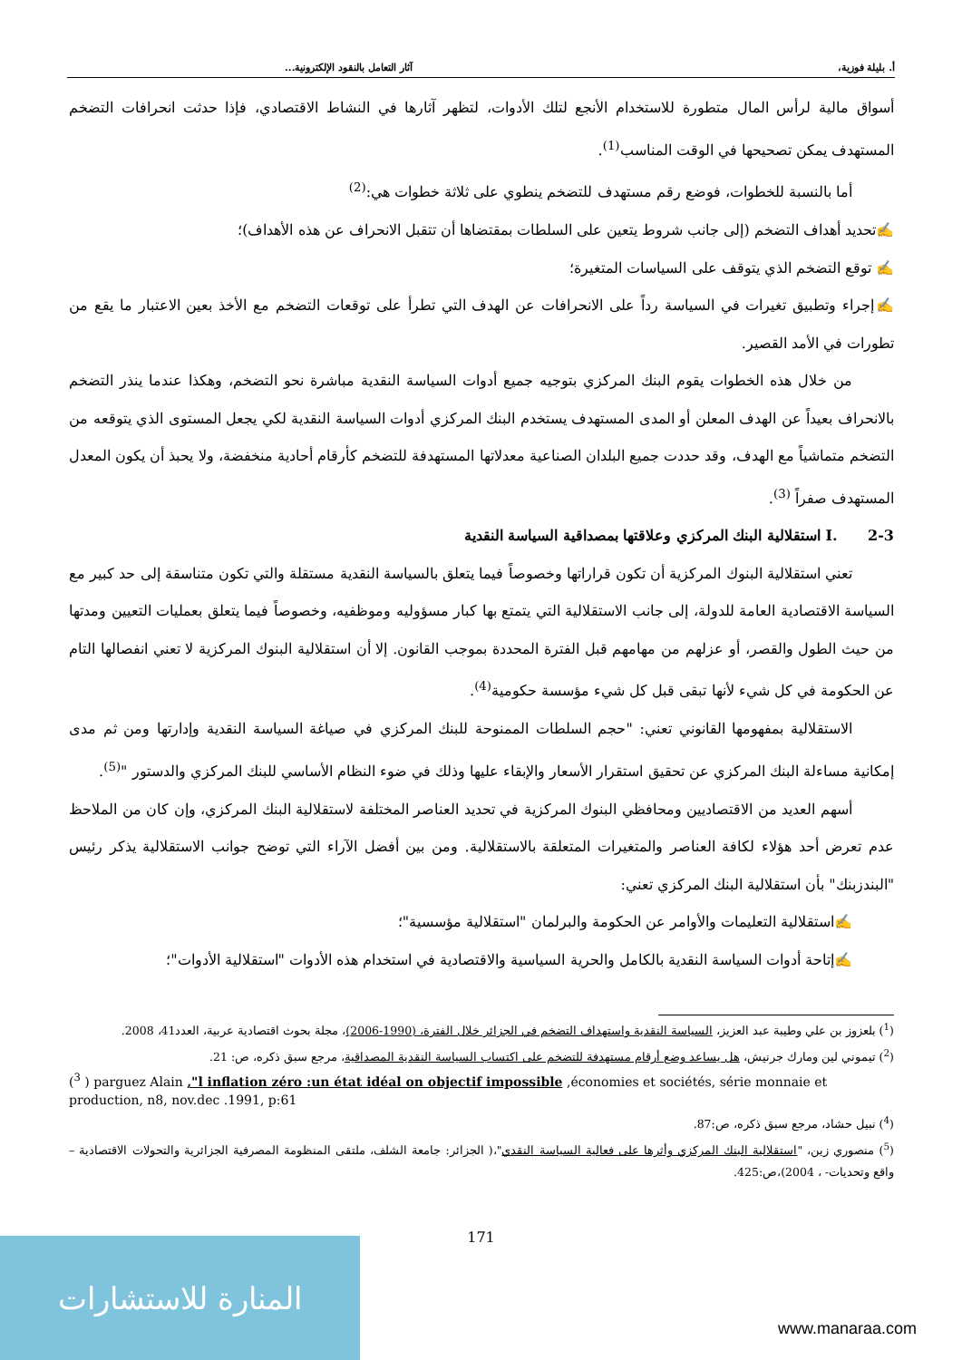أ. بليلة فوزية، آثار التعامل بالنقود الإلكترونية...
أسواق مالية لرأس المال متطورة للاستخدام الأنجع لتلك الأدوات، لتظهر آثارها في النشاط الاقتصادي، فإذا حدثت انحرافات التضخم المستهدف يمكن تصحيحها في الوقت المناسب<sup>(1)</sup>.
أما بالنسبة للخطوات، فوضع رقم مستهدف للتضخم ينطوي على ثلاثة خطوات هي:<sup>(2)</sup>
✍تحديد أهداف التضخم (إلى جانب شروط يتعين على السلطات بمقتضاها أن تتقبل الانحراف عن هذه الأهداف)؛
✍ توقع التضخم الذي يتوقف على السياسات المتغيرة؛
✍إجراء وتطبيق تغيرات في السياسة رداً على الانحرافات عن الهدف التي تطرأ على توقعات التضخم مع الأخذ بعين الاعتبار ما يقع من تطورات في الأمد القصير.
من خلال هذه الخطوات يقوم البنك المركزي بتوجيه جميع أدوات السياسة النقدية مباشرة نحو التضخم، وهكذا عندما ينذر التضخم بالانحراف بعيداً عن الهدف المعلن أو المدى المستهدف يستخدم البنك المركزي أدوات السياسة النقدية لكي يجعل المستوى الذي يتوقعه من التضخم متماشياً مع الهدف، وقد حددت جميع البلدان الصناعية معدلاتها المستهدفة للتضخم كأرقام أحادية منخفضة، ولا يحبذ أن يكون المعدل المستهدف صفراً <sup>(3)</sup>.
I. 2-3 استقلالية البنك المركزي وعلاقتها بمصداقية السياسة النقدية
تعني استقلالية البنوك المركزية أن تكون قراراتها وخصوصاً فيما يتعلق بالسياسة النقدية مستقلة والتي تكون متناسقة إلى حد كبير مع السياسة الاقتصادية العامة للدولة، إلى جانب الاستقلالية التي يتمتع بها كبار مسؤوليه وموظفيه، وخصوصاً فيما يتعلق بعمليات التعيين ومدتها من حيث الطول والقصر، أو عزلهم من مهامهم قبل الفترة المحددة بموجب القانون. إلا أن استقلالية البنوك المركزية لا تعني انفصالها التام عن الحكومة في كل شيء لأنها تبقى قبل كل شيء مؤسسة حكومية<sup>(4)</sup>.
الاستقلالية بمفهومها القانوني تعني: "حجم السلطات الممنوحة للبنك المركزي في صياغة السياسة النقدية وإدارتها ومن ثم مدى إمكانية مساءلة البنك المركزي عن تحقيق استقرار الأسعار والإبقاء عليها وذلك في ضوء النظام الأساسي للبنك المركزي والدستور "<sup>(5)</sup>.
أسهم العديد من الاقتصاديين ومحافظي البنوك المركزية في تحديد العناصر المختلفة لاستقلالية البنك المركزي، وإن كان من الملاحظ عدم تعرض أحد هؤلاء لكافة العناصر والمتغيرات المتعلقة بالاستقلالية. ومن بين أفضل الآراء التي توضح جوانب الاستقلالية يذكر رئيس "البندزبنك" بأن استقلالية البنك المركزي تعني:
✍استقلالية التعليمات والأوامر عن الحكومة والبرلمان "استقلالية مؤسسية"؛
✍إتاحة أدوات السياسة النقدية بالكامل والحرية السياسية والاقتصادية في استخدام هذه الأدوات "استقلالية الأدوات"؛
(<sup>1</sup>) بلعزوز بن علي وطيبة عبد العزيز، السياسة النقدية واستهداف التضخم في الجزائر خلال الفترة، (1990-2006)، مجلة بحوث اقتصادية عربية، العدد41، 2008.
(<sup>2</sup>) تيموني لين ومارك جرنيش، هل يساعد وضع أرقام مستهدفة للتضخم على اكتساب السياسة النقدية المصداقية، مرجع سبق ذكره، ص: 21.
(<sup>3</sup> ) parguez Alain ,"l inflation zéro :un état idéal on objectif impossible ,économies et sociétés, série monnaie et production, n8, nov.dec .1991, p:61
(<sup>4</sup>) نبيل حشاد، مرجع سبق ذكره، ص:87.
(<sup>5</sup>) منصوري زين، "استقلالية البنك المركزي وأثرها على فعالية السياسة النقدي"،( الجزائر: جامعة الشلف، ملتقى المنظومة المصرفية الجزائرية والتحولات الاقتصادية – واقع وتحديات- ، 2004)،ص:425.
171 المنارة للاستشارات
www.manaraa.com